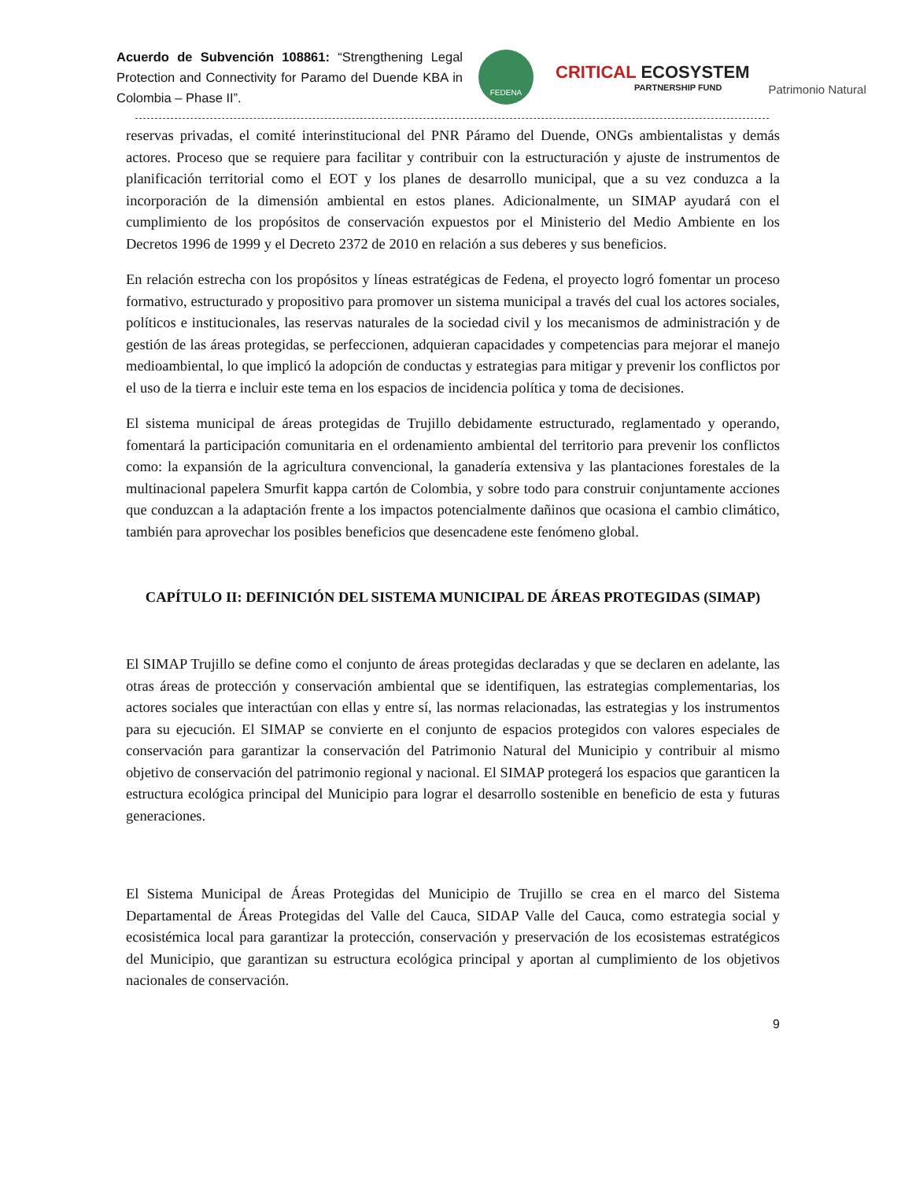Acuerdo de Subvención 108861: “Strengthening Legal Protection and Connectivity for Paramo del Duende KBA in Colombia – Phase II”.
FEDENA
CRITICAL ECOSYSTEM
PARTNERSHIP FUND
Patrimonio Natural
reservas privadas, el comité interinstitucional del PNR Páramo del Duende, ONGs ambientalistas y demás actores. Proceso que se requiere para facilitar y contribuir con la estructuración y ajuste de instrumentos de planificación territorial como el EOT y los planes de desarrollo municipal, que a su vez conduzca a la incorporación de la dimensión ambiental en estos planes. Adicionalmente, un SIMAP ayudará con el cumplimiento de los propósitos de conservación expuestos por el Ministerio del Medio Ambiente en los Decretos 1996 de 1999 y el Decreto 2372 de 2010 en relación a sus deberes y sus beneficios.
En relación estrecha con los propósitos y líneas estratégicas de Fedena, el proyecto logró fomentar un proceso formativo, estructurado y propositivo para promover un sistema municipal a través del cual los actores sociales, políticos e institucionales, las reservas naturales de la sociedad civil y los mecanismos de administración y de gestión de las áreas protegidas, se perfeccionen, adquieran capacidades y competencias para mejorar el manejo medioambiental, lo que implicó la adopción de conductas y estrategias para mitigar y prevenir los conflictos por el uso de la tierra e incluir este tema en los espacios de incidencia política y toma de decisiones.
El sistema municipal de áreas protegidas de Trujillo debidamente estructurado, reglamentado y operando, fomentará la participación comunitaria en el ordenamiento ambiental del territorio para prevenir los conflictos como: la expansión de la agricultura convencional, la ganadería extensiva y las plantaciones forestales de la multinacional papelera Smurfit kappa cartón de Colombia, y sobre todo para construir conjuntamente acciones que conduzcan a la adaptación frente a los impactos potencialmente dañinos que ocasiona el cambio climático, también para aprovechar los posibles beneficios que desencadene este fenómeno global.
CAPÍTULO II: DEFINICIÓN DEL SISTEMA MUNICIPAL DE ÁREAS PROTEGIDAS (SIMAP)
El SIMAP Trujillo se define como el conjunto de áreas protegidas declaradas y que se declaren en adelante, las otras áreas de protección y conservación ambiental que se identifiquen, las estrategias complementarias, los actores sociales que interactúan con ellas y entre sí, las normas relacionadas, las estrategias y los instrumentos para su ejecución. El SIMAP se convierte en el conjunto de espacios protegidos con valores especiales de conservación para garantizar la conservación del Patrimonio Natural del Municipio y contribuir al mismo objetivo de conservación del patrimonio regional y nacional. El SIMAP protegerá los espacios que garanticen la estructura ecológica principal del Municipio para lograr el desarrollo sostenible en beneficio de esta y futuras generaciones.
El Sistema Municipal de Áreas Protegidas del Municipio de Trujillo se crea en el marco del Sistema Departamental de Áreas Protegidas del Valle del Cauca, SIDAP Valle del Cauca, como estrategia social y ecosistémica local para garantizar la protección, conservación y preservación de los ecosistemas estratégicos del Municipio, que garantizan su estructura ecológica principal y aportan al cumplimiento de los objetivos nacionales de conservación.
9